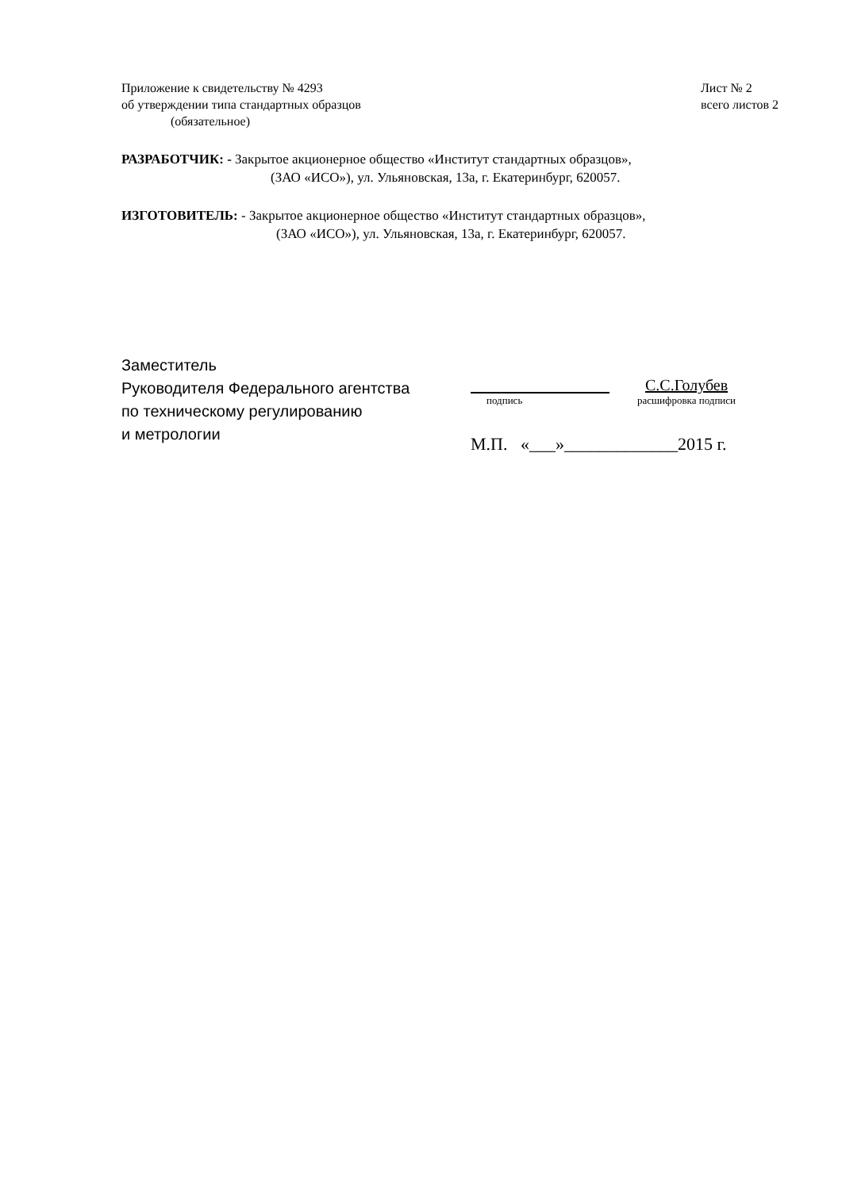Приложение к свидетельству № 4293
об утверждении типа стандартных образцов
(обязательное)
Лист № 2
всего листов 2
РАЗРАБОТЧИК: - Закрытое акционерное общество «Институт стандартных образцов»,
(ЗАО «ИСО»), ул. Ульяновская, 13а, г. Екатеринбург, 620057.
ИЗГОТОВИТЕЛЬ: - Закрытое акционерное общество «Институт стандартных образцов»,
(ЗАО «ИСО»), ул. Ульяновская, 13а, г. Екатеринбург, 620057.
Заместитель
Руководителя Федерального агентства
по техническому регулированию
и метрологии
С.С.Голубев
подпись расшифровка подписи
М.П. «___»_____________2015 г.